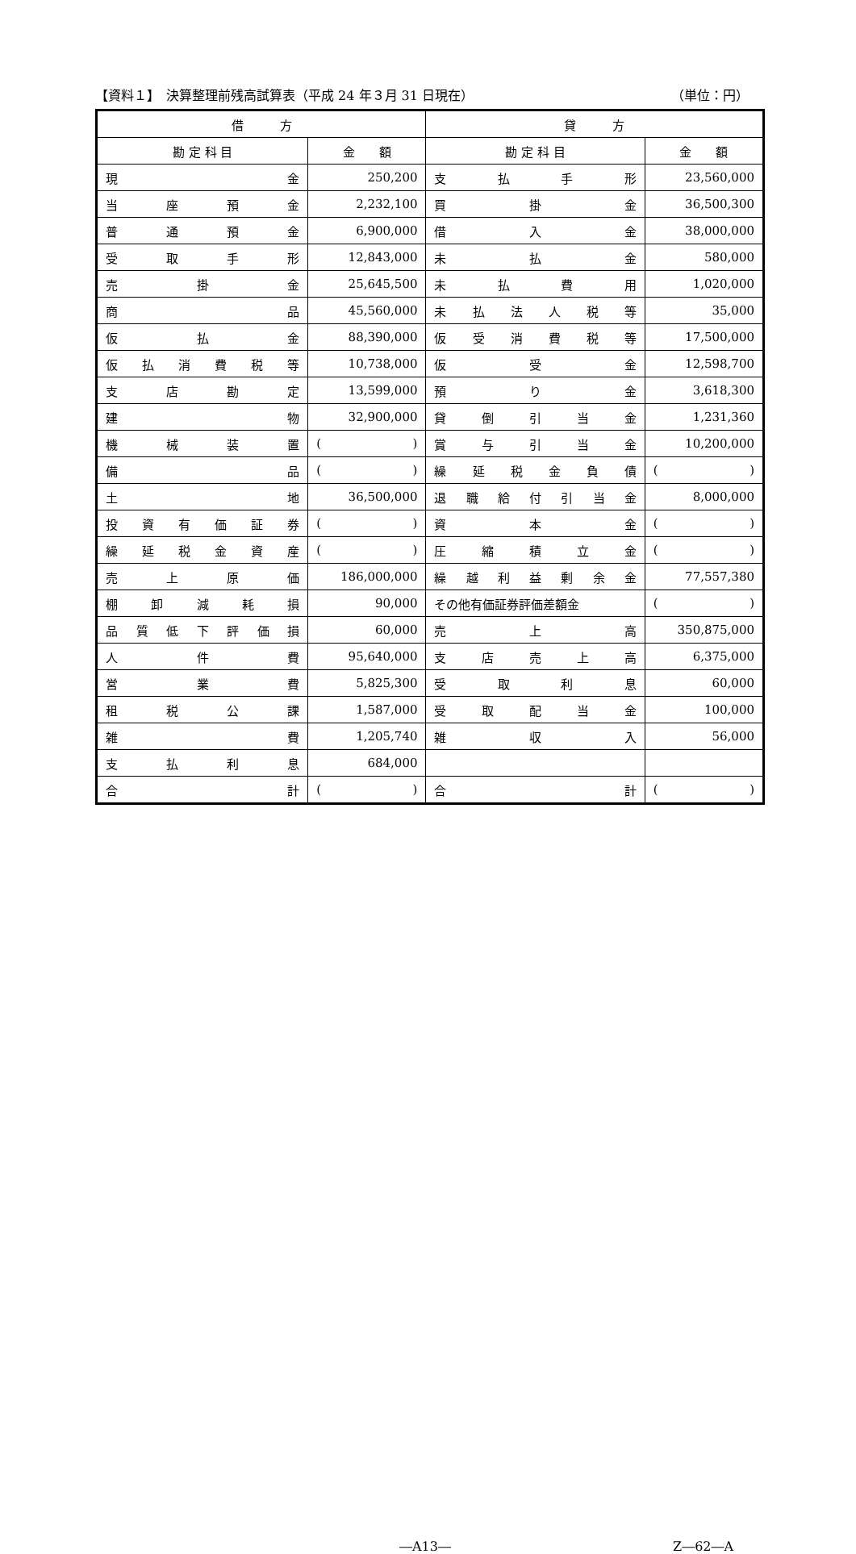【資料１】　決算整理前残高試算表（平成 24 年３月 31 日現在） （単位：円）
| 借 方 | | 貸 方 | |
| --- | --- | --- | --- |
| 勘 定 科 目 | 金 額 | 勘 定 科 目 | 金 額 |
| 現 金 | 250,200 | 支 払 手 形 | 23,560,000 |
| 当 座 預 金 | 2,232,100 | 買 掛 金 | 36,500,300 |
| 普 通 預 金 | 6,900,000 | 借 入 金 | 38,000,000 |
| 受 取 手 形 | 12,843,000 | 未 払 金 | 580,000 |
| 売 掛 金 | 25,645,500 | 未 払 費 用 | 1,020,000 |
| 商 品 | 45,560,000 | 未 払 法 人 税 等 | 35,000 |
| 仮 払 金 | 88,390,000 | 仮 受 消 費 税 等 | 17,500,000 |
| 仮 払 消 費 税 等 | 10,738,000 | 仮 受 金 | 12,598,700 |
| 支 店 勘 定 | 13,599,000 | 預 り 金 | 3,618,300 |
| 建 物 | 32,900,000 | 貸 倒 引 当 金 | 1,231,360 |
| 機 械 装 置 | ( ) | 賞 与 引 当 金 | 10,200,000 |
| 備 品 | ( ) | 繰 延 税 金 負 債 | ( ) |
| 土 地 | 36,500,000 | 退 職 給 付 引 当 金 | 8,000,000 |
| 投 資 有 価 証 券 | ( ) | 資 本 金 | ( ) |
| 繰 延 税 金 資 産 | ( ) | 圧 縮 積 立 金 | ( ) |
| 売 上 原 価 | 186,000,000 | 繰 越 利 益 剰 余 金 | 77,557,380 |
| 棚 卸 減 耗 損 | 90,000 | その他有価証券評価差額金 | ( ) |
| 品 質 低 下 評 価 損 | 60,000 | 売 上 高 | 350,875,000 |
| 人 件 費 | 95,640,000 | 支 店 売 上 高 | 6,375,000 |
| 営 業 費 | 5,825,300 | 受 取 利 息 | 60,000 |
| 租 税 公 課 | 1,587,000 | 受 取 配 当 金 | 100,000 |
| 雑 費 | 1,205,740 | 雑 収 入 | 56,000 |
| 支 払 利 息 | 684,000 | | |
| 合 計 | ( ) | 合 計 | ( ) |
―A13― Z―62―A